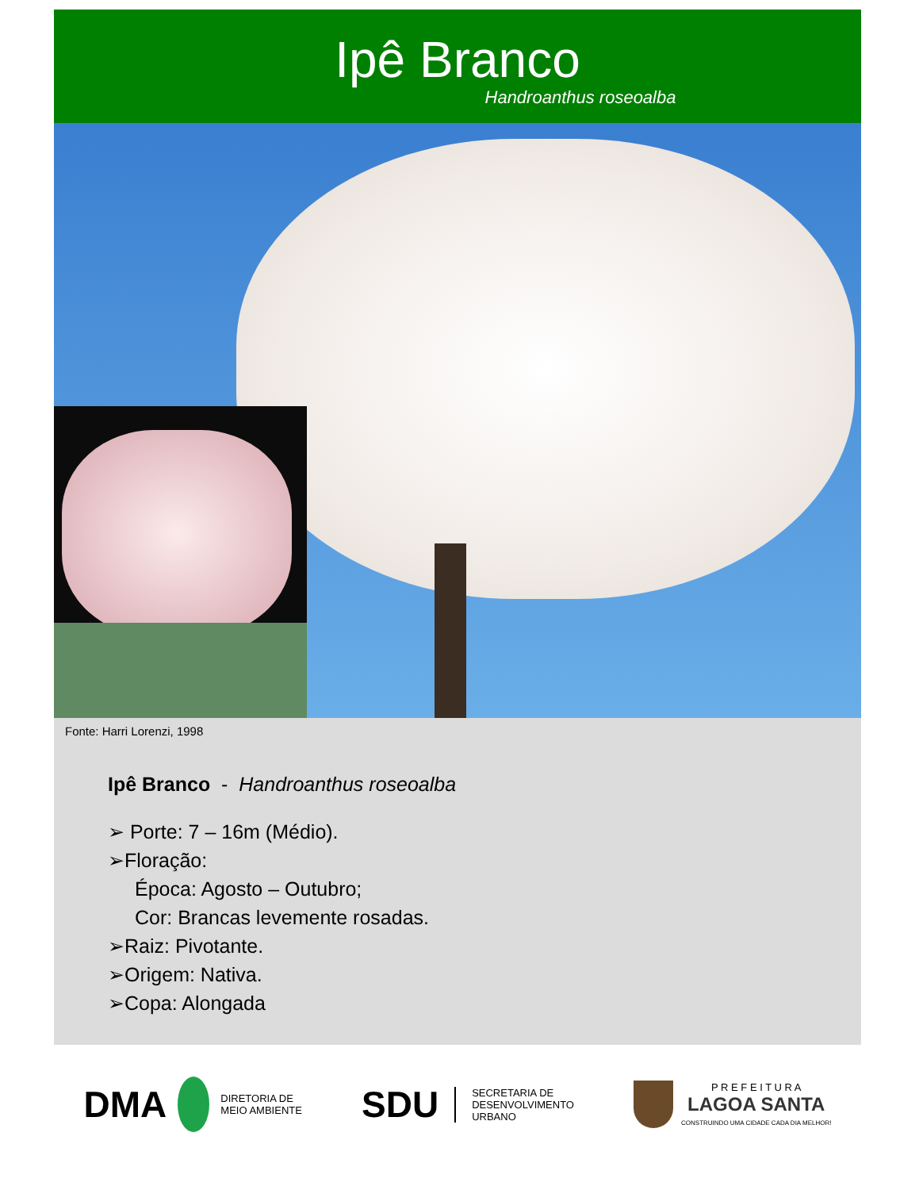Ipê Branco
Handroanthus roseoalba
Fonte: Harri Lorenzi, 1998
Ipê Branco - Handroanthus roseoalba
➢ Porte: 7 – 16m (Médio).
➢Floração:
Época: Agosto – Outubro;
Cor: Brancas levemente rosadas.
➢Raiz: Pivotante.
➢Origem: Nativa.
➢Copa: Alongada
DMA DIRETORIA DE
MEIO AMBIENTE
SDU SECRETARIA DE
DESENVOLVIMENTO
URBANO
P R E F E I T U R A
LAGOA SANTA
CONSTRUINDO UMA CIDADE CADA DIA MELHOR!